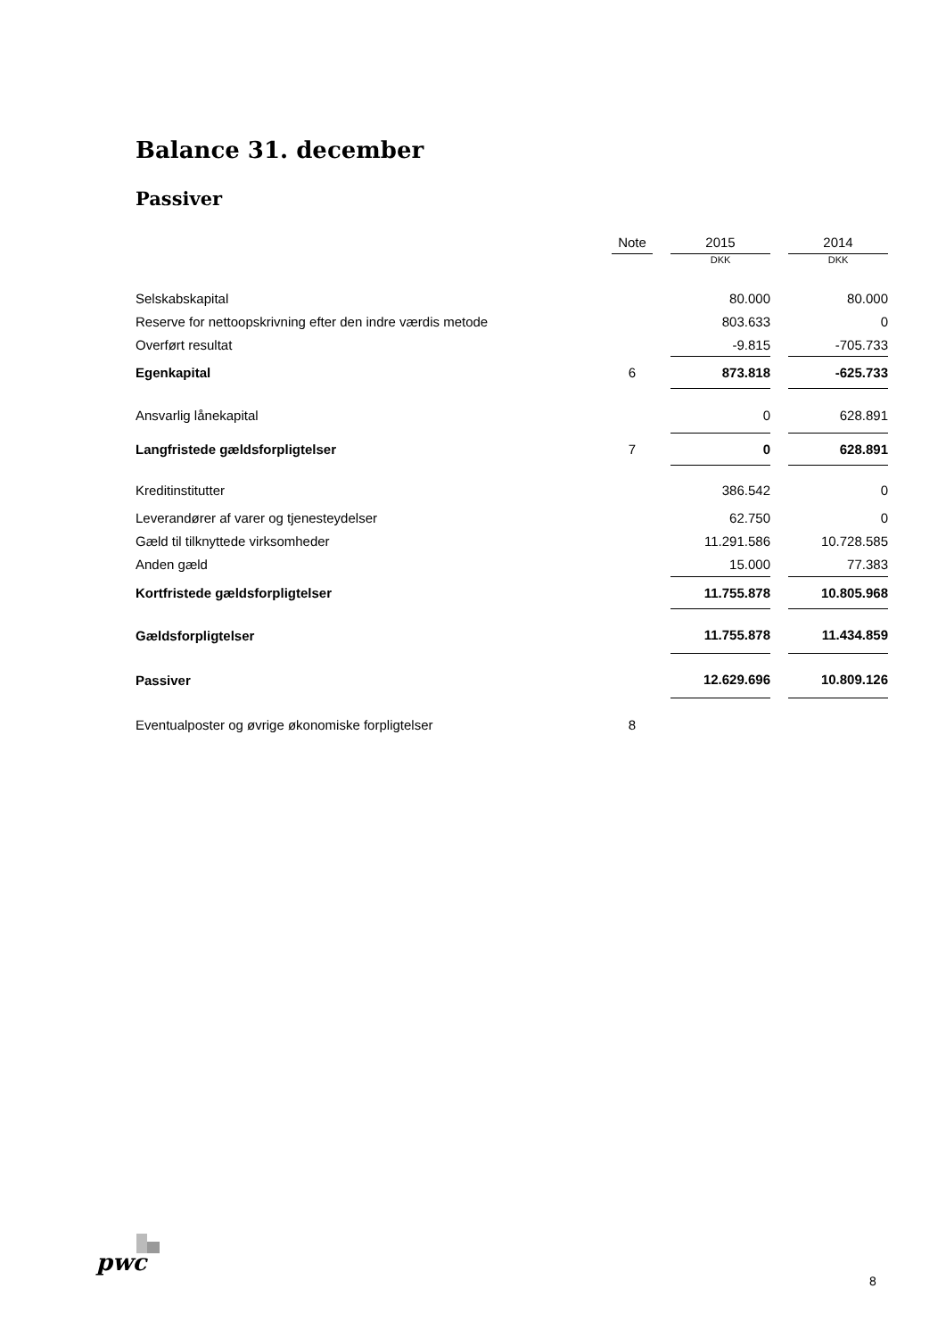Balance 31. december
Passiver
| | Note | | 2015 | | 2014 |
| --- | --- | --- | --- | --- | --- |
| | | | DKK | | DKK |
| Selskabskapital | | | 80.000 | | 80.000 |
| Reserve for nettoopskrivning efter den indre værdis metode | | | 803.633 | | 0 |
| Overført resultat | | | -9.815 | | -705.733 |
| Egenkapital | 6 | | 873.818 | | -625.733 |
| Ansvarlig lånekapital | | | 0 | | 628.891 |
| Langfristede gældsforpligtelser | 7 | | 0 | | 628.891 |
| Kreditinstitutter | | | 386.542 | | 0 |
| Leverandører af varer og tjenesteydelser | | | 62.750 | | 0 |
| Gæld til tilknyttede virksomheder | | | 11.291.586 | | 10.728.585 |
| Anden gæld | | | 15.000 | | 77.383 |
| Kortfristede gældsforpligtelser | | | 11.755.878 | | 10.805.968 |
| Gældsforpligtelser | | | 11.755.878 | | 11.434.859 |
| Passiver | | | 12.629.696 | | 10.809.126 |
| Eventualposter og øvrige økonomiske forpligtelser | 8 | | | | |
pwc
8